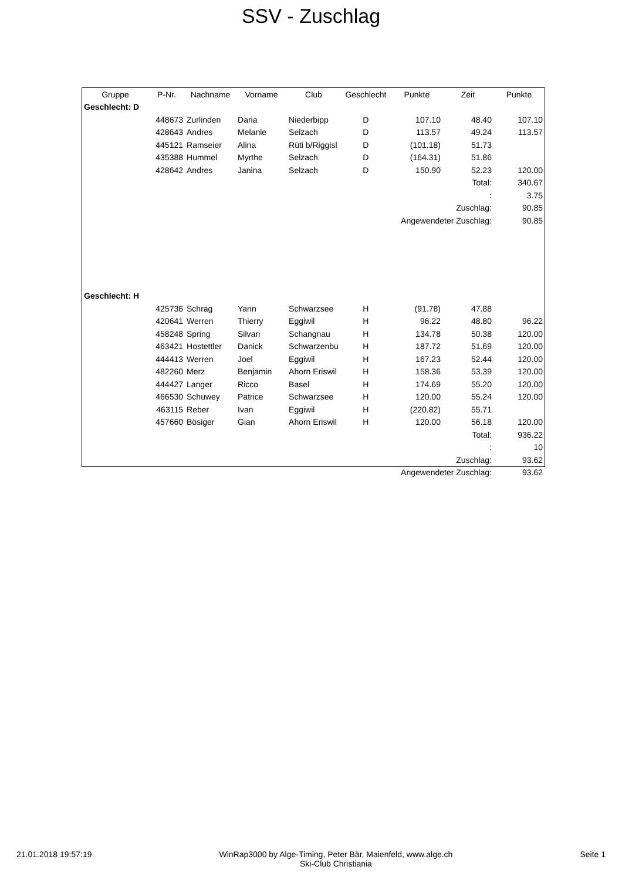SSV - Zuschlag
| Gruppe | P-Nr. | Nachname | Vorname | Club | Geschlecht | Punkte | Zeit | Punkte |
| --- | --- | --- | --- | --- | --- | --- | --- | --- |
| Geschlecht: D | | | | | | | | |
| | 448673 | Zurlinden | Daria | Niederbipp | D | 107.10 | 48.40 | 107.10 |
| | 428643 | Andres | Melanie | Selzach | D | 113.57 | 49.24 | 113.57 |
| | 445121 | Ramseier | Alina | Rüti b/Riggisl | D | (101.18) | 51.73 | |
| | 435388 | Hummel | Myrthe | Selzach | D | (164.31) | 51.86 | |
| | 428642 | Andres | Janina | Selzach | D | 150.90 | 52.23 | 120.00 |
| Total: | | | | | | | | 340.67 |
| : | | | | | | | | 3.75 |
| Zuschlag: | | | | | | | | 90.85 |
| Angewendeter Zuschlag: | | | | | | | | 90.85 |
| Geschlecht: H | | | | | | | | |
| | 425736 | Schrag | Yann | Schwarzsee | H | (91.78) | 47.88 | |
| | 420641 | Werren | Thierry | Eggiwil | H | 96.22 | 48.80 | 96.22 |
| | 458248 | Spring | Silvan | Schangnau | H | 134.78 | 50.38 | 120.00 |
| | 463421 | Hostettler | Danick | Schwarzenbu | H | 187.72 | 51.69 | 120.00 |
| | 444413 | Werren | Joel | Eggiwil | H | 167.23 | 52.44 | 120.00 |
| | 482260 | Merz | Benjamin | Ahorn Eriswil | H | 158.36 | 53.39 | 120.00 |
| | 444427 | Langer | Ricco | Basel | H | 174.69 | 55.20 | 120.00 |
| | 466530 | Schuwey | Patrice | Schwarzsee | H | 120.00 | 55.24 | 120.00 |
| | 463115 | Reber | Ivan | Eggiwil | H | (220.82) | 55.71 | |
| | 457660 | Bösiger | Gian | Ahorn Eriswil | H | 120.00 | 56.18 | 120.00 |
| Total: | | | | | | | | 936.22 |
| : | | | | | | | | 10 |
| Zuschlag: | | | | | | | | 93.62 |
| Angewendeter Zuschlag: | | | | | | | | 93.62 |
21.01.2018 19:57:19 WinRap3000 by Alge-Timing, Peter Bär, Maienfeld, www.alge.ch
Ski-Club Christiania
Seite 1